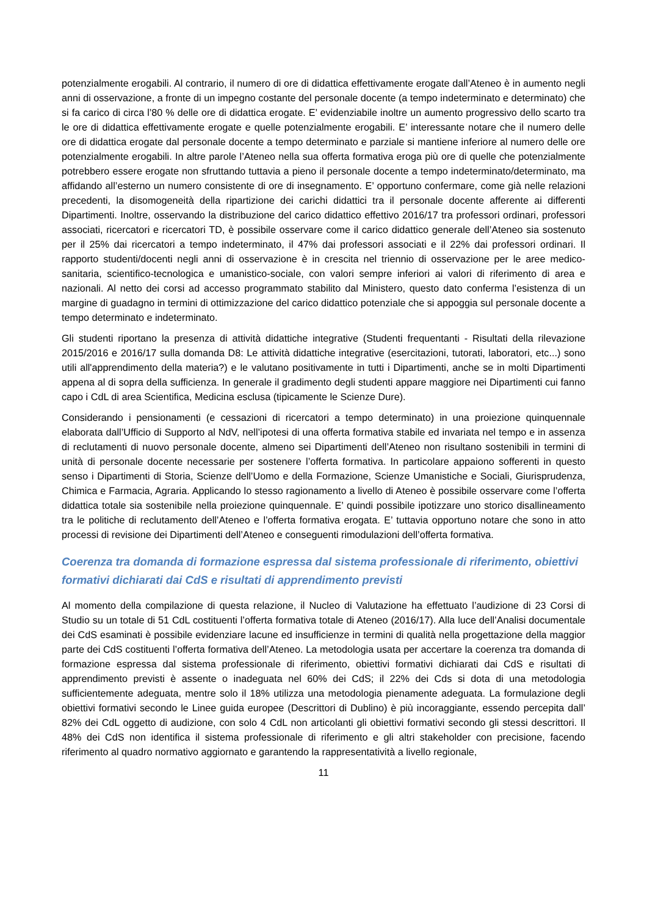potenzialmente erogabili. Al contrario, il numero di ore di didattica effettivamente erogate dall’Ateneo è in aumento negli anni di osservazione, a fronte di un impegno costante del personale docente (a tempo indeterminato e determinato) che si fa carico di circa l’80 % delle ore di didattica erogate. E’ evidenziabile inoltre un aumento progressivo dello scarto tra le ore di didattica effettivamente erogate e quelle potenzialmente erogabili. E’ interessante notare che il numero delle ore di didattica erogate dal personale docente a tempo determinato e parziale si mantiene inferiore al numero delle ore potenzialmente erogabili. In altre parole l’Ateneo nella sua offerta formativa eroga più ore di quelle che potenzialmente potrebbero essere erogate non sfruttando tuttavia a pieno il personale docente a tempo indeterminato/determinato, ma affidando all’esterno un numero consistente di ore di insegnamento. E’ opportuno confermare, come già nelle relazioni precedenti, la disomogeneità della ripartizione dei carichi didattici tra il personale docente afferente ai differenti Dipartimenti. Inoltre, osservando la distribuzione del carico didattico effettivo 2016/17 tra professori ordinari, professori associati, ricercatori e ricercatori TD, è possibile osservare come il carico didattico generale dell’Ateneo sia sostenuto per il 25% dai ricercatori a tempo indeterminato, il 47% dai professori associati e il 22% dai professori ordinari. Il rapporto studenti/docenti negli anni di osservazione è in crescita nel triennio di osservazione per le aree medico-sanitaria, scientifico-tecnologica e umanistico-sociale, con valori sempre inferiori ai valori di riferimento di area e nazionali. Al netto dei corsi ad accesso programmato stabilito dal Ministero, questo dato conferma l’esistenza di un margine di guadagno in termini di ottimizzazione del carico didattico potenziale che si appoggia sul personale docente a tempo determinato e indeterminato.
Gli studenti riportano la presenza di attività didattiche integrative (Studenti frequentanti - Risultati della rilevazione 2015/2016 e 2016/17 sulla domanda D8: Le attività didattiche integrative (esercitazioni, tutorati, laboratori, etc...) sono utili all'apprendimento della materia?) e le valutano positivamente in tutti i Dipartimenti, anche se in molti Dipartimenti appena al di sopra della sufficienza. In generale il gradimento degli studenti appare maggiore nei Dipartimenti cui fanno capo i CdL di area Scientifica, Medicina esclusa (tipicamente le Scienze Dure).
Considerando i pensionamenti (e cessazioni di ricercatori a tempo determinato) in una proiezione quinquennale elaborata dall’Ufficio di Supporto al NdV, nell’ipotesi di una offerta formativa stabile ed invariata nel tempo e in assenza di reclutamenti di nuovo personale docente, almeno sei Dipartimenti dell’Ateneo non risultano sostenibili in termini di unità di personale docente necessarie per sostenere l’offerta formativa. In particolare appaiono sofferenti in questo senso i Dipartimenti di Storia, Scienze dell’Uomo e della Formazione, Scienze Umanistiche e Sociali, Giurisprudenza, Chimica e Farmacia, Agraria. Applicando lo stesso ragionamento a livello di Ateneo è possibile osservare come l’offerta didattica totale sia sostenibile nella proiezione quinquennale. E’ quindi possibile ipotizzare uno storico disallineamento tra le politiche di reclutamento dell’Ateneo e l’offerta formativa erogata. E’ tuttavia opportuno notare che sono in atto processi di revisione dei Dipartimenti dell’Ateneo e conseguenti rimodulazioni dell’offerta formativa.
Coerenza tra domanda di formazione espressa dal sistema professionale di riferimento, obiettivi formativi dichiarati dai CdS e risultati di apprendimento previsti
Al momento della compilazione di questa relazione, il Nucleo di Valutazione ha effettuato l’audizione di 23 Corsi di Studio su un totale di 51 CdL costituenti l’offerta formativa totale di Ateneo (2016/17). Alla luce dell’Analisi documentale dei CdS esaminati è possibile evidenziare lacune ed insufficienze in termini di qualità nella progettazione della maggior parte dei CdS costituenti l’offerta formativa dell’Ateneo. La metodologia usata per accertare la coerenza tra domanda di formazione espressa dal sistema professionale di riferimento, obiettivi formativi dichiarati dai CdS e risultati di apprendimento previsti è assente o inadeguata nel 60% dei CdS; il 22% dei Cds si dota di una metodologia sufficientemente adeguata, mentre solo il 18% utilizza una metodologia pienamente adeguata. La formulazione degli obiettivi formativi secondo le Linee guida europee (Descrittori di Dublino) è più incoraggiante, essendo percepita dall’ 82% dei CdL oggetto di audizione, con solo 4 CdL non articolanti gli obiettivi formativi secondo gli stessi descrittori. Il 48% dei CdS non identifica il sistema professionale di riferimento e gli altri stakeholder con precisione, facendo riferimento al quadro normativo aggiornato e garantendo la rappresentatività a livello regionale,
11